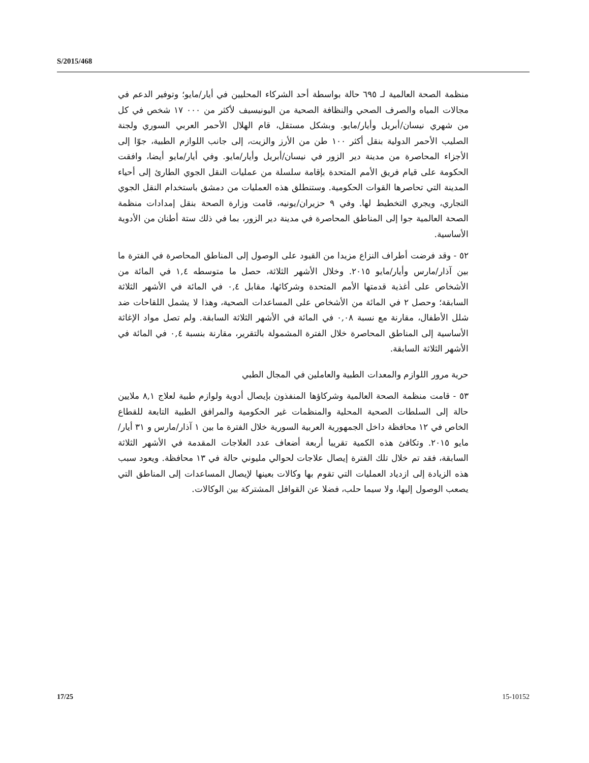S/2015/468
منظمة الصحة العالمية لـ ٦٩٥ حالة بواسطة أحد الشركاء المحليين في أيار/مايو؛ وتوفير الدعم في مجالات المياه والصرف الصحي والنظافة الصحية من اليونيسيف لأكثر من ٠٠٠ ١٧ شخص في كل من شهري نيسان/أبريل وأيار/مايو. وبشكل مستقل، قام الهلال الأحمر العربي السوري ولجنة الصليب الأحمر الدولية بنقل أكثر ١٠٠ طن من الأرز والزيت، إلى جانب اللوازم الطبية، جوّا إلى الأجزاء المحاصرة من مدينة دير الزور في نيسان/أبريل وأيار/مايو. وفي أيار/مايو أيضا، وافقت الحكومة على قيام فريق الأمم المتحدة بإقامة سلسلة من عمليات النقل الجوي الطارئ إلى أحياء المدينة التي تحاصرها القوات الحكومية. وستنطلق هذه العمليات من دمشق باستخدام النقل الجوي التجاري، ويجري التخطيط لها. وفي ٩ حزيران/يونيه، قامت وزارة الصحة بنقل إمدادات منظمة الصحة العالمية جوا إلى المناطق المحاصرة في مدينة دير الزور، بما في ذلك ستة أطنان من الأدوية الأساسية.
٥٢ - وقد فرضت أطراف النزاع مزيدا من القيود على الوصول إلى المناطق المحاصرة في الفترة ما بين آذار/مارس وأيار/مايو ٢٠١٥. وخلال الأشهر الثلاثة، حصل ما متوسطه ١,٤ في المائة من الأشخاص على أغذية قدمتها الأمم المتحدة وشركائها، مقابل ٠,٤ في المائة في الأشهر الثلاثة السابقة؛ وحصل ٢ في المائة من الأشخاص على المساعدات الصحية، وهذا لا يشمل اللقاحات ضد شلل الأطفال، مقارنة مع نسبة ٠,٠٨ في المائة في الأشهر الثلاثة السابقة. ولم تصل مواد الإغاثة الأساسية إلى المناطق المحاصرة خلال الفترة المشمولة بالتقرير، مقارنة بنسبة ٠,٤ في المائة في الأشهر الثلاثة السابقة.
حرية مرور اللوازم والمعدات الطبية والعاملين في المجال الطبي
٥٣ - قامت منظمة الصحة العالمية وشركاؤها المنفذون بإيصال أدوية ولوازم طبية لعلاج ٨,١ ملايين حالة إلى السلطات الصحية المحلية والمنظمات غير الحكومية والمرافق الطبية التابعة للقطاع الخاص في ١٢ محافظة داخل الجمهورية العربية السورية خلال الفترة ما بين ١ آذار/مارس و ٣١ أيار/مايو ٢٠١٥. وتكافئ هذه الكمية تقريبا أربعة أضعاف عدد العلاجات المقدمة في الأشهر الثلاثة السابقة، فقد تم خلال تلك الفترة إيصال علاجات لحوالي مليوني حالة في ١٣ محافظة. ويعود سبب هذه الزيادة إلى ازدياد العمليات التي تقوم بها وكالات بعينها لإيصال المساعدات إلى المناطق التي يصعب الوصول إليها، ولا سيما حلب، فضلا عن القوافل المشتركة بين الوكالات.
17/25 15-10152